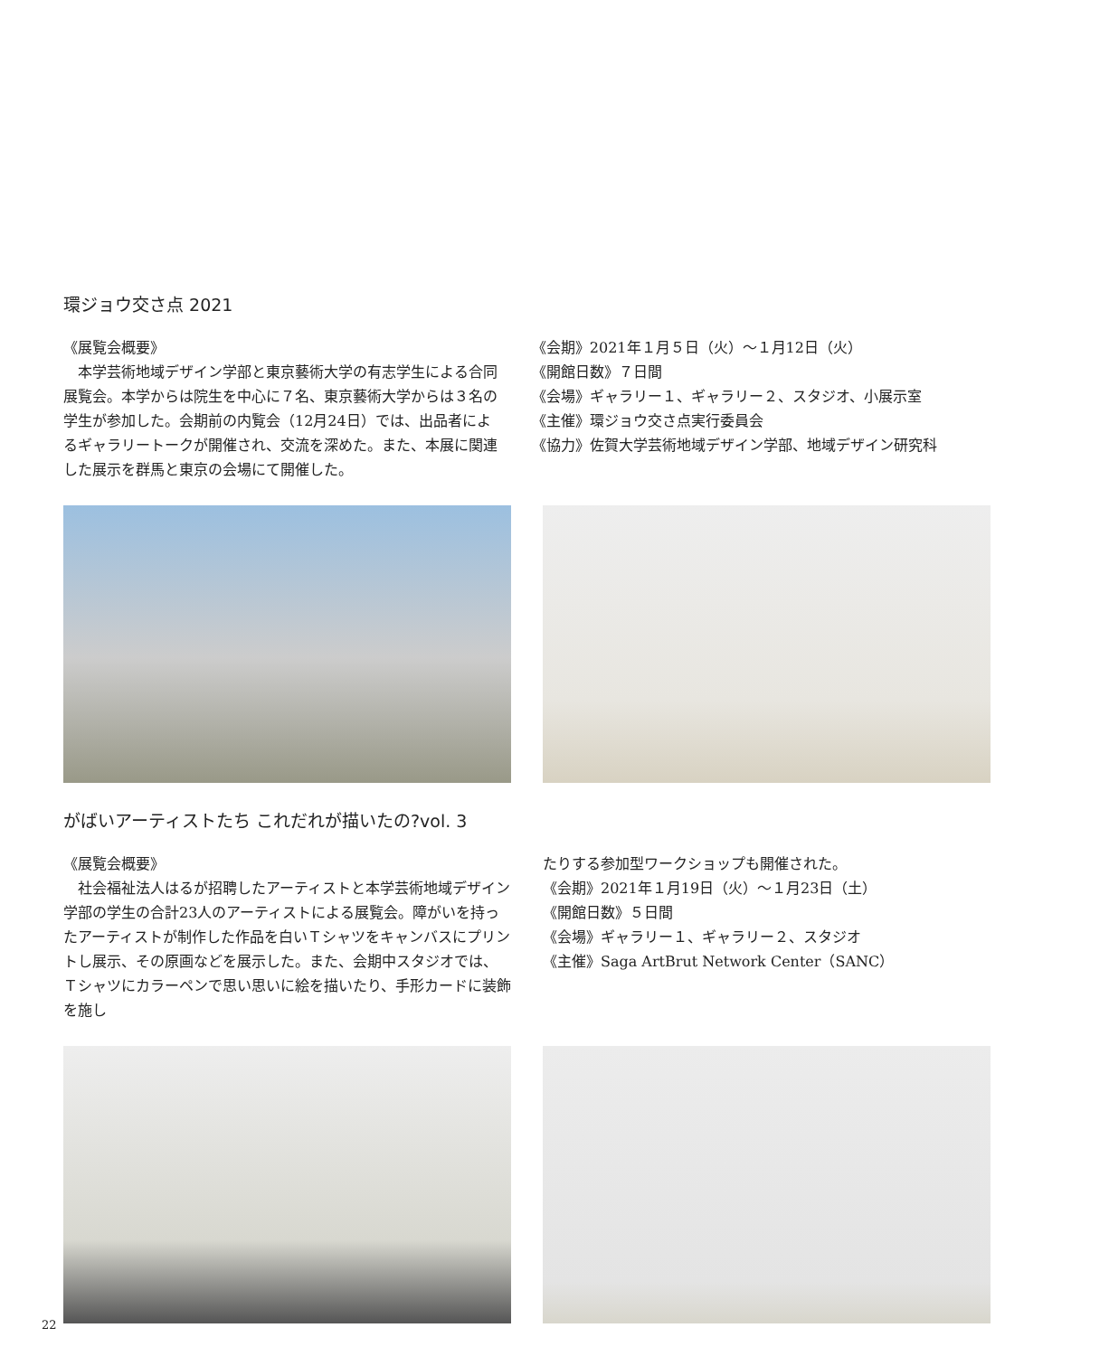環ジョウ交さ点 2021
《展覧会概要》
本学芸術地域デザイン学部と東京藝術大学の有志学生による合同展覧会。本学からは院生を中心に７名、東京藝術大学からは３名の学生が参加した。会期前の内覧会（12月24日）では、出品者によるギャラリートークが開催され、交流を深めた。また、本展に関連した展示を群馬と東京の会場にて開催した。
《会期》2021年１月５日（火）〜１月12日（火）
《開館日数》７日間
《会場》ギャラリー１、ギャラリー２、スタジオ、小展示室
《主催》環ジョウ交さ点実行委員会
《協力》佐賀大学芸術地域デザイン学部、地域デザイン研究科
がばいアーティストたち これだれが描いたの?vol. 3
《展覧会概要》
社会福祉法人はるが招聘したアーティストと本学芸術地域デザイン学部の学生の合計23人のアーティストによる展覧会。障がいを持ったアーティストが制作した作品を白いＴシャツをキャンバスにプリントし展示、その原画などを展示した。また、会期中スタジオでは、Ｔシャツにカラーペンで思い思いに絵を描いたり、手形カードに装飾を施し
たりする参加型ワークショップも開催された。
《会期》2021年１月19日（火）〜１月23日（土）
《開館日数》５日間
《会場》ギャラリー１、ギャラリー２、スタジオ
《主催》Saga ArtBrut Network Center（SANC）
22